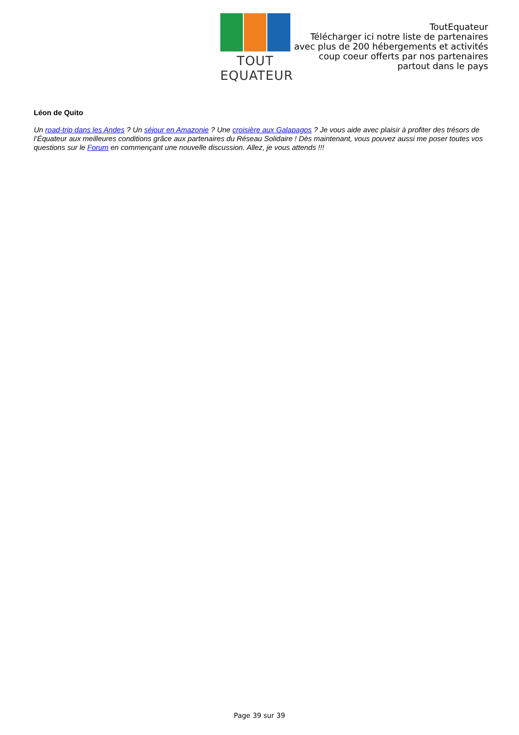TOUT EQUATEUR
ToutEquateur
Télécharger ici notre liste de partenaires
avec plus de 200 hébergements et activités
coup coeur offerts par nos partenaires
partout dans le pays
Léon de Quito
Un road-trip dans les Andes ? Un séjour en Amazonie ? Une croisière aux Galapagos ? Je vous aide avec plaisir à profiter des trésors de l’Équateur aux meilleures conditions grâce aux partenaires du Réseau Solidaire ! Dès maintenant, vous pouvez aussi me poser toutes vos questions sur le Forum en commençant une nouvelle discussion. Allez, je vous attends !!!
Page 39 sur 39